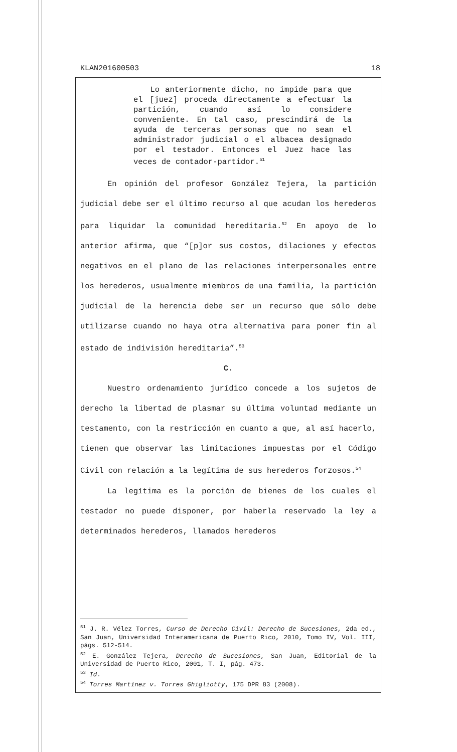KLAN201600503 18
Lo anteriormente dicho, no impide para que el [juez] proceda directamente a efectuar la partición, cuando así lo considere conveniente. En tal caso, prescindirá de la ayuda de terceras personas que no sean el administrador judicial o el albacea designado por el testador. Entonces el Juez hace las veces de contador-partidor.<sup>51</sup>
En opinión del profesor González Tejera, la partición judicial debe ser el último recurso al que acudan los herederos para liquidar la comunidad hereditaria.<sup>52</sup> En apoyo de lo anterior afirma, que “[p]or sus costos, dilaciones y efectos negativos en el plano de las relaciones interpersonales entre los herederos, usualmente miembros de una familia, la partición judicial de la herencia debe ser un recurso que sólo debe utilizarse cuando no haya otra alternativa para poner fin al estado de indivisión hereditaria”.<sup>53</sup>
C.
Nuestro ordenamiento jurídico concede a los sujetos de derecho la libertad de plasmar su última voluntad mediante un testamento, con la restricción en cuanto a que, al así hacerlo, tienen que observar las limitaciones impuestas por el Código Civil con relación a la legítima de sus herederos forzosos.<sup>54</sup>
La legítima es la porción de bienes de los cuales el testador no puede disponer, por haberla reservado la ley a determinados herederos, llamados herederos
<sup>51</sup> J. R. Vélez Torres, Curso de Derecho Civil: Derecho de Sucesiones, 2da ed., San Juan, Universidad Interamericana de Puerto Rico, 2010, Tomo IV, Vol. III, págs. 512-514.
<sup>52</sup> E. González Tejera, Derecho de Sucesiones, San Juan, Editorial de la Universidad de Puerto Rico, 2001, T. I, pág. 473.
<sup>53</sup> Id.
<sup>54</sup> Torres Martínez v. Torres Ghigliotty, 175 DPR 83 (2008).